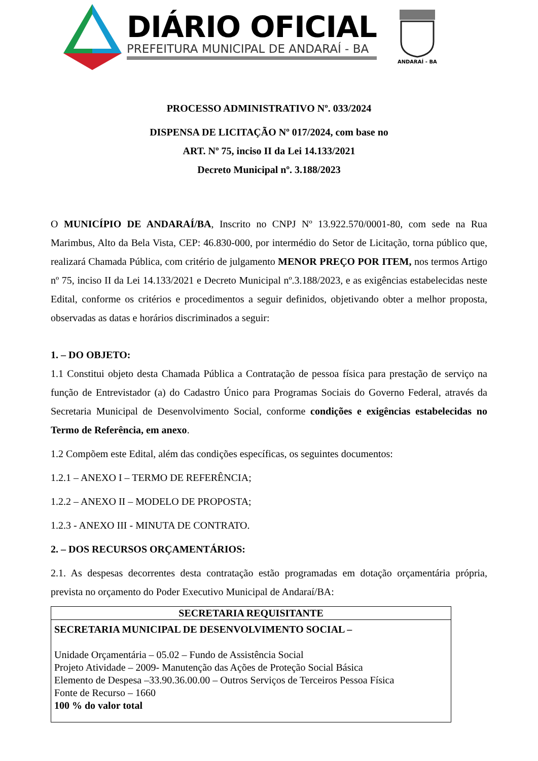DIÁRIO OFICIAL
PREFEITURA MUNICIPAL DE ANDARAÍ - BA
ANDARAÍ - BA
PROCESSO ADMINISTRATIVO Nº. 033/2024
DISPENSA DE LICITAÇÃO Nº 017/2024, com base no
ART. Nº 75, inciso II da Lei 14.133/2021
Decreto Municipal nº. 3.188/2023
O MUNICÍPIO DE ANDARAÍ/BA, Inscrito no CNPJ Nº 13.922.570/0001-80, com sede na Rua Marimbus, Alto da Bela Vista, CEP: 46.830-000, por intermédio do Setor de Licitação, torna público que, realizará Chamada Pública, com critério de julgamento MENOR PREÇO POR ITEM, nos termos Artigo nº 75, inciso II da Lei 14.133/2021 e Decreto Municipal nº.3.188/2023, e as exigências estabelecidas neste Edital, conforme os critérios e procedimentos a seguir definidos, objetivando obter a melhor proposta, observadas as datas e horários discriminados a seguir:
1. – DO OBJETO:
1.1 Constitui objeto desta Chamada Pública a Contratação de pessoa física para prestação de serviço na função de Entrevistador (a) do Cadastro Único para Programas Sociais do Governo Federal, através da Secretaria Municipal de Desenvolvimento Social, conforme condições e exigências estabelecidas no Termo de Referência, em anexo.
1.2 Compõem este Edital, além das condições específicas, os seguintes documentos:
1.2.1 – ANEXO I – TERMO DE REFERÊNCIA;
1.2.2 – ANEXO II – MODELO DE PROPOSTA;
1.2.3 - ANEXO III - MINUTA DE CONTRATO.
2. – DOS RECURSOS ORÇAMENTÁRIOS:
2.1. As despesas decorrentes desta contratação estão programadas em dotação orçamentária própria, prevista no orçamento do Poder Executivo Municipal de Andaraí/BA:
| SECRETARIA REQUISITANTE |
| --- |
| SECRETARIA MUNICIPAL DE DESENVOLVIMENTO SOCIAL – Unidade Orçamentária – 05.02 – Fundo de Assistência Social Projeto Atividade – 2009- Manutenção das Ações de Proteção Social Básica Elemento de Despesa –33.90.36.00.00 – Outros Serviços de Terceiros Pessoa Física Fonte de Recurso – 1660 100 % do valor total |